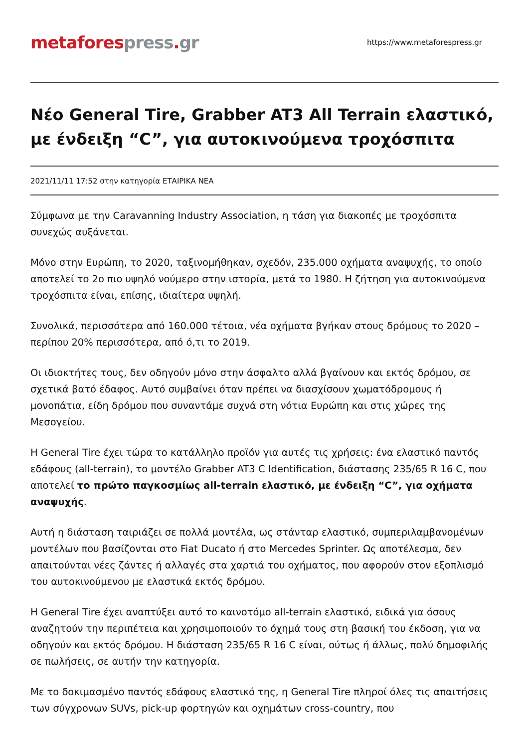metafores press. gr
https://www.metaforespress.gr
Νέο General Tire, Grabber AT3 All Terrain ελαστικό, με ένδειξη “C”, για αυτοκινούμενα τροχόσπιτα
2021/11/11 17:52 στην κατηγορία ΕΤΑΙΡΙΚΑ ΝΕΑ
Σύμφωνα με την Caravanning Industry Association, η τάση για διακοπές με τροχόσπιτα συνεχώς αυξάνεται.
Μόνο στην Ευρώπη, το 2020, ταξινομήθηκαν, σχεδόν, 235.000 οχήματα αναψυχής, το οποίο αποτελεί το 2ο πιο υψηλό νούμερο στην ιστορία, μετά το 1980. Η ζήτηση για αυτοκινούμενα τροχόσπιτα είναι, επίσης, ιδιαίτερα υψηλή.
Συνολικά, περισσότερα από 160.000 τέτοια, νέα οχήματα βγήκαν στους δρόμους το 2020 – περίπου 20% περισσότερα, από ό,τι το 2019.
Οι ιδιοκτήτες τους, δεν οδηγούν μόνο στην άσφαλτο αλλά βγαίνουν και εκτός δρόμου, σε σχετικά βατό έδαφος. Αυτό συμβαίνει όταν πρέπει να διασχίσουν χωματόδρομους ή μονοπάτια, είδη δρόμου που συναντάμε συχνά στη νότια Ευρώπη και στις χώρες της Μεσογείου.
Η General Tire έχει τώρα το κατάλληλο προϊόν για αυτές τις χρήσεις: ένα ελαστικό παντός εδάφους (all-terrain), το μοντέλο Grabber AT3 C Identification, διάστασης 235/65 R 16 C, που αποτελεί το πρώτο παγκοσμίως all-terrain ελαστικό, με ένδειξη “C”, για οχήματα αναψυχής.
Αυτή η διάσταση ταιριάζει σε πολλά μοντέλα, ως στάνταρ ελαστικό, συμπεριλαμβανομένων μοντέλων που βασίζονται στο Fiat Ducato ή στο Mercedes Sprinter. Ως αποτέλεσμα, δεν απαιτούνται νέες ζάντες ή αλλαγές στα χαρτιά του οχήματος, που αφορούν στον εξοπλισμό του αυτοκινούμενου με ελαστικά εκτός δρόμου.
Η General Tire έχει αναπτύξει αυτό το καινοτόμο all-terrain ελαστικό, ειδικά για όσους αναζητούν την περιπέτεια και χρησιμοποιούν το όχημά τους στη βασική του έκδοση, για να οδηγούν και εκτός δρόμου. Η διάσταση 235/65 R 16 C είναι, ούτως ή άλλως, πολύ δημοφιλής σε πωλήσεις, σε αυτήν την κατηγορία.
Με το δοκιμασμένο παντός εδάφους ελαστικό της, η General Tire πληροί όλες τις απαιτήσεις των σύγχρονων SUVs, pick-up φορτηγών και οχημάτων cross-country, που